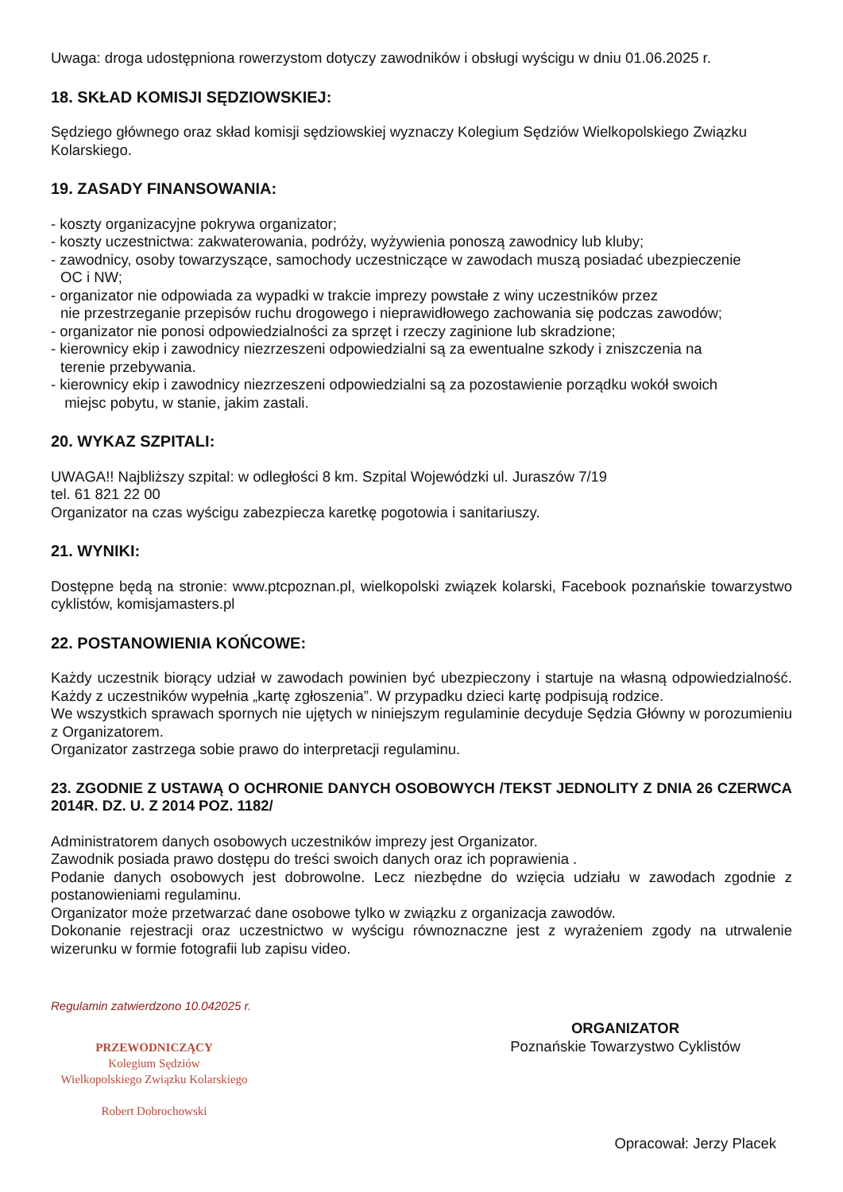Uwaga: droga udostępniona rowerzystom dotyczy zawodników i obsługi wyścigu w dniu 01.06.2025 r.
18. SKŁAD KOMISJI SĘDZIOWSKIEJ:
Sędziego głównego oraz skład komisji sędziowskiej wyznaczy Kolegium Sędziów Wielkopolskiego Związku Kolarskiego.
19. ZASADY FINANSOWANIA:
- koszty organizacyjne pokrywa organizator;
- koszty uczestnictwa: zakwaterowania, podróży, wyżywienia ponoszą zawodnicy lub kluby;
- zawodnicy, osoby towarzyszące, samochody uczestniczące w zawodach muszą posiadać ubezpieczenie
OC i NW;
- organizator nie odpowiada za wypadki w trakcie imprezy powstałe z winy uczestników przez
nie przestrzeganie przepisów ruchu drogowego i nieprawidłowego zachowania się podczas zawodów;
- organizator nie ponosi odpowiedzialności za sprzęt i rzeczy zaginione lub skradzione;
- kierownicy ekip i zawodnicy niezrzeszeni odpowiedzialni są za ewentualne szkody i zniszczenia na
terenie przebywania.
- kierownicy ekip i zawodnicy niezrzeszeni odpowiedzialni są za pozostawienie porządku wokół swoich
miejsc pobytu, w stanie, jakim zastali.
20. WYKAZ SZPITALI:
UWAGA!! Najbliższy szpital: w odległości 8 km. Szpital Wojewódzki ul. Juraszów 7/19
tel. 61 821 22 00
Organizator na czas wyścigu zabezpiecza karetkę pogotowia i sanitariuszy.
21. WYNIKI:
Dostępne będą na stronie: www.ptcpoznan.pl, wielkopolski związek kolarski, Facebook poznańskie towarzystwo cyklistów, komisjamasters.pl
22. POSTANOWIENIA KOŃCOWE:
Każdy uczestnik biorący udział w zawodach powinien być ubezpieczony i startuje na własną odpowiedzialność. Każdy z uczestników wypełnia „kartę zgłoszenia”. W przypadku dzieci kartę podpisują rodzice.
We wszystkich sprawach spornych nie ujętych w niniejszym regulaminie decyduje Sędzia Główny w porozumieniu z Organizatorem.
Organizator zastrzega sobie prawo do interpretacji regulaminu.
23. ZGODNIE Z USTAWĄ O OCHRONIE DANYCH OSOBOWYCH /TEKST JEDNOLITY Z DNIA 26 CZERWCA 2014R. DZ. U. Z 2014 POZ. 1182/
Administratorem danych osobowych uczestników imprezy jest Organizator.
Zawodnik posiada prawo dostępu do treści swoich danych oraz ich poprawienia .
Podanie danych osobowych jest dobrowolne. Lecz niezbędne do wzięcia udziału w zawodach zgodnie z postanowieniami regulaminu.
Organizator może przetwarzać dane osobowe tylko w związku z organizacja zawodów.
Dokonanie rejestracji oraz uczestnictwo w wyścigu równoznaczne jest z wyrażeniem zgody na utrwalenie wizerunku w formie fotografii lub zapisu video.
Regulamin zatwierdzono 10.042025 r.
PRZEWODNICZĄCY
Kolegium Sędziów
Wielkopolskiego Związku Kolarskiego
Robert Dobrochowski
ORGANIZATOR
Poznańskie Towarzystwo Cyklistów
Opracował: Jerzy Placek